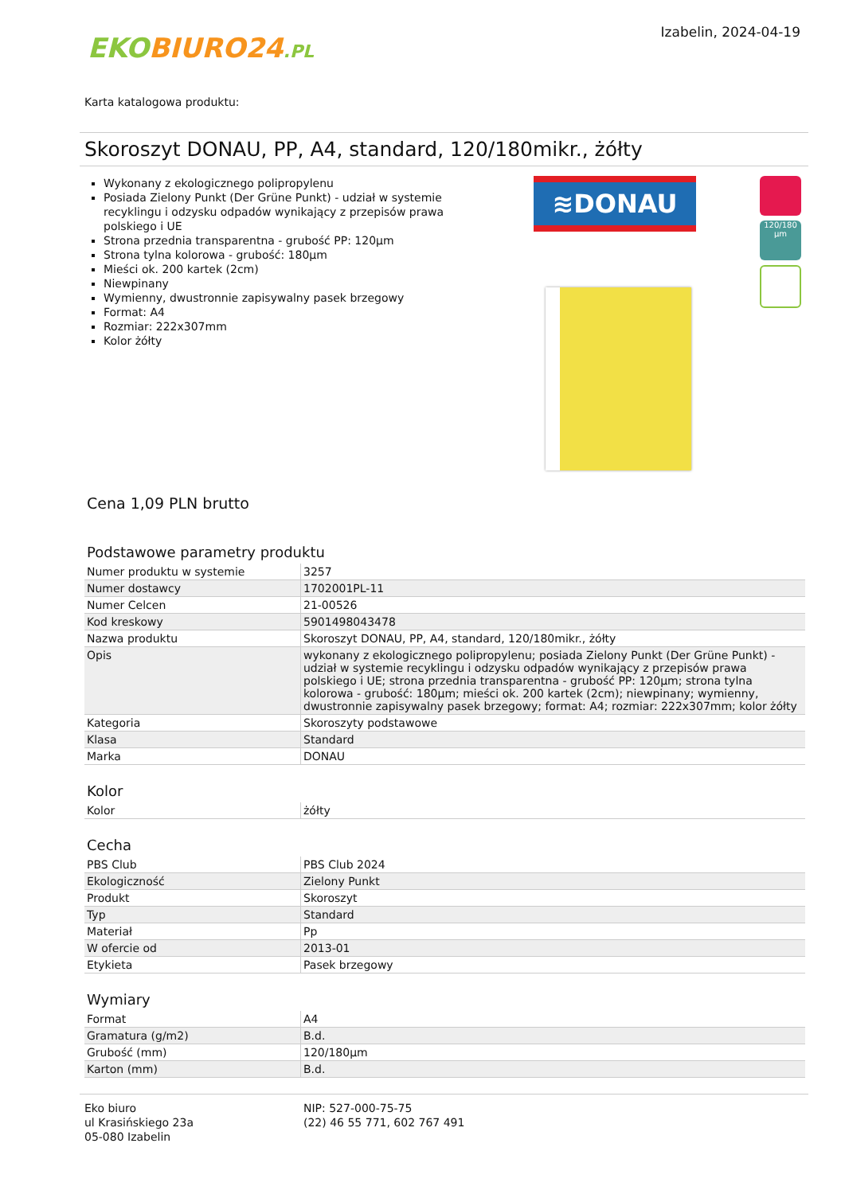EKO BIURO24.PL
Izabelin, 2024-04-19
Karta katalogowa produktu:
Skoroszyt DONAU, PP, A4, standard, 120/180mikr., żółty
Wykonany z ekologicznego polipropylenu
Posiada Zielony Punkt (Der Grüne Punkt) - udział w systemie recyklingu i odzysku odpadów wynikający z przepisów prawa polskiego i UE
Strona przednia transparentna - grubość PP: 120µm
Strona tylna kolorowa - grubość: 180µm
Mieści ok. 200 kartek (2cm)
Niewpinany
Wymienny, dwustronnie zapisywalny pasek brzegowy
Format: A4
Rozmiar: 222x307mm
Kolor żółty
≋DONAU
120/180 µm
Cena 1,09 PLN brutto
Podstawowe parametry produktu
| Numer produktu w systemie | 3257 |
| Numer dostawcy | 1702001PL-11 |
| Numer Celcen | 21-00526 |
| Kod kreskowy | 5901498043478 |
| Nazwa produktu | Skoroszyt DONAU, PP, A4, standard, 120/180mikr., żółty |
| Opis | wykonany z ekologicznego polipropylenu; posiada Zielony Punkt (Der Grüne Punkt) - udział w systemie recyklingu i odzysku odpadów wynikający z przepisów prawa polskiego i UE; strona przednia transparentna - grubość PP: 120µm; strona tylna kolorowa - grubość: 180µm; mieści ok. 200 kartek (2cm); niewpinany; wymienny, dwustronnie zapisywalny pasek brzegowy; format: A4; rozmiar: 222x307mm; kolor żółty |
| Kategoria | Skoroszyty podstawowe |
| Klasa | Standard |
| Marka | DONAU |
Kolor
| Kolor | żółty |
Cecha
| PBS Club | PBS Club 2024 |
| Ekologiczność | Zielony Punkt |
| Produkt | Skoroszyt |
| Typ | Standard |
| Materiał | Pp |
| W ofercie od | 2013-01 |
| Etykieta | Pasek brzegowy |
Wymiary
| Format | A4 |
| Gramatura (g/m2) | B.d. |
| Grubość (mm) | 120/180µm |
| Karton (mm) | B.d. |
Eko biuro
ul Krasińskiego 23a
05-080 Izabelin
NIP: 527-000-75-75
(22) 46 55 771, 602 767 491